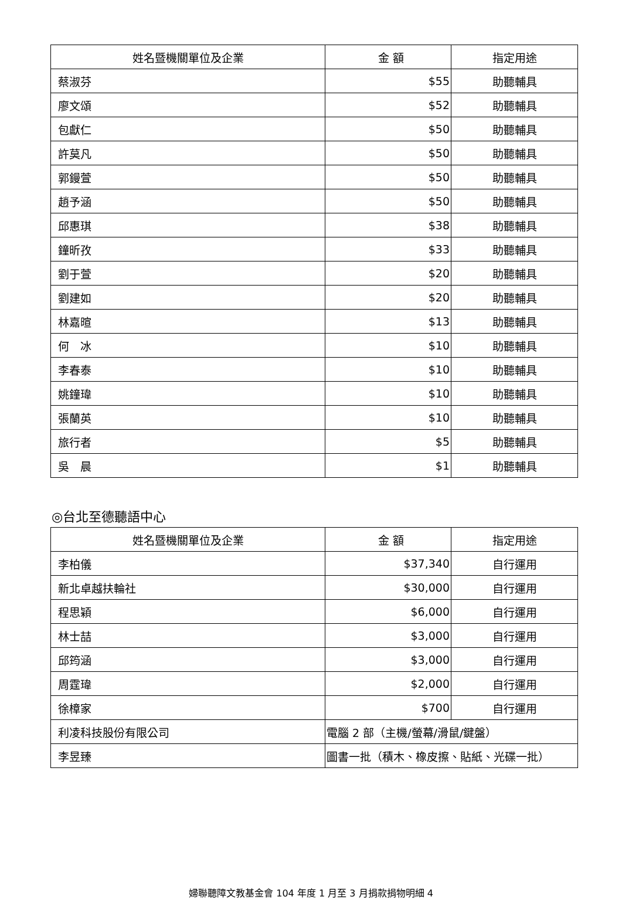| 姓名暨機關單位及企業 | 金 額 | 指定用途 |
| --- | --- | --- |
| 蔡淑芬 | $55 | 助聽輔具 |
| 廖文頌 | $52 | 助聽輔具 |
| 包獻仁 | $50 | 助聽輔具 |
| 許莫凡 | $50 | 助聽輔具 |
| 郭鏝萱 | $50 | 助聽輔具 |
| 趙予涵 | $50 | 助聽輔具 |
| 邱惠琪 | $38 | 助聽輔具 |
| 鐘昕孜 | $33 | 助聽輔具 |
| 劉于萱 | $20 | 助聽輔具 |
| 劉建如 | $20 | 助聽輔具 |
| 林嘉暄 | $13 | 助聽輔具 |
| 何 冰 | $10 | 助聽輔具 |
| 李春泰 | $10 | 助聽輔具 |
| 姚鐘瑋 | $10 | 助聽輔具 |
| 張蘭英 | $10 | 助聽輔具 |
| 旅行者 | $5 | 助聽輔具 |
| 吳 晨 | $1 | 助聽輔具 |
◎台北至德聽語中心
| 姓名暨機關單位及企業 | 金 額 | 指定用途 |
| --- | --- | --- |
| 李柏儀 | $37,340 | 自行運用 |
| 新北卓越扶輪社 | $30,000 | 自行運用 |
| 程思穎 | $6,000 | 自行運用 |
| 林士喆 | $3,000 | 自行運用 |
| 邱筠涵 | $3,000 | 自行運用 |
| 周霆瑋 | $2,000 | 自行運用 |
| 徐樟家 | $700 | 自行運用 |
| 利凌科技股份有限公司 | 電腦 2 部（主機/螢幕/滑鼠/鍵盤） | |
| 李昱臻 | 圖書一批（積木、橡皮擦、貼紙、光碟一批） | |
婦聯聽障文教基金會 104 年度 1 月至 3 月捐款捐物明細 4